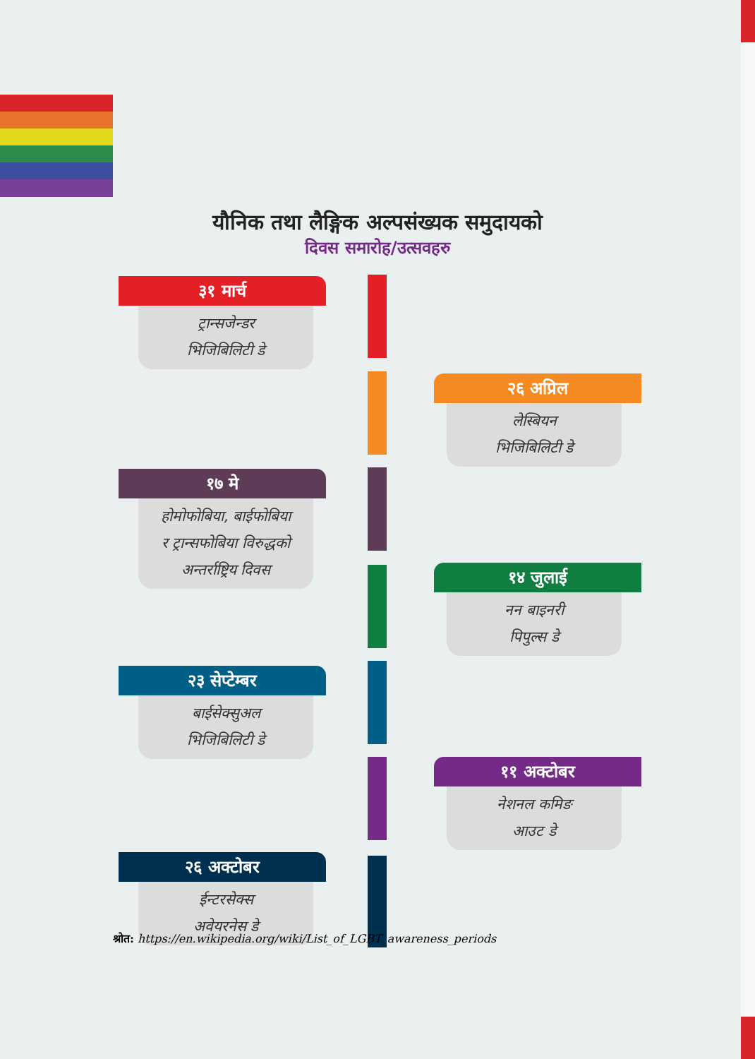यौनिक तथा लैङ्गिक अल्पसंख्यक समुदायको
दिवस समारोह/उत्सवहरु
३१ मार्च
ट्रान्सजेन्डर
भिजिबिलिटी डे
२६ अप्रिल
लेस्बियन
भिजिबिलिटी डे
१७ मे
होमोफोबिया, बाईफोबिया
र ट्रान्सफोबिया विरुद्धको
अन्तर्राष्ट्रिय दिवस
१४ जुलाई
नन बाइनरी
पिपुल्स डे
२३ सेप्टेम्बर
बाईसेक्सुअल
भिजिबिलिटी डे
११ अक्टोबर
नेशनल कमिङ
आउट डे
२६ अक्टोबर
ईन्टरसेक्स
अवेयरनेस डे
श्रोत: https://en.wikipedia.org/wiki/List_of_LGBT_awareness_periods